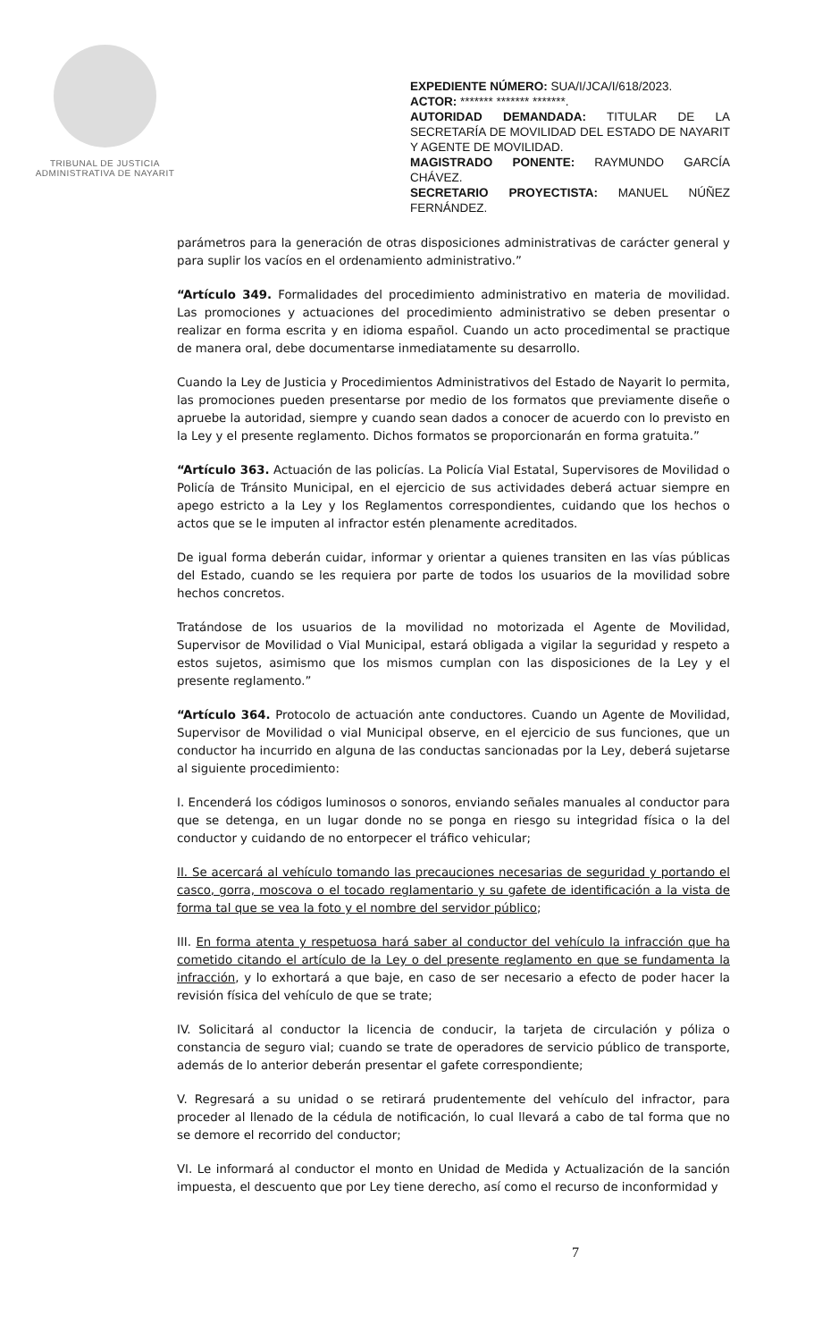TRIBUNAL DE JUSTICIA
ADMINISTRATIVA DE NAYARIT
EXPEDIENTE NÚMERO: SUA/I/JCA/I/618/2023.
ACTOR: ******* ******* *******.
AUTORIDAD DEMANDADA: TITULAR DE LA SECRETARÍA DE MOVILIDAD DEL ESTADO DE NAYARIT Y AGENTE DE MOVILIDAD.
MAGISTRADO PONENTE: RAYMUNDO GARCÍA CHÁVEZ.
SECRETARIO PROYECTISTA: MANUEL NÚÑEZ FERNÁNDEZ.
parámetros para la generación de otras disposiciones administrativas de carácter general y para suplir los vacíos en el ordenamiento administrativo.”
“Artículo 349. Formalidades del procedimiento administrativo en materia de movilidad. Las promociones y actuaciones del procedimiento administrativo se deben presentar o realizar en forma escrita y en idioma español. Cuando un acto procedimental se practique de manera oral, debe documentarse inmediatamente su desarrollo.
Cuando la Ley de Justicia y Procedimientos Administrativos del Estado de Nayarit lo permita, las promociones pueden presentarse por medio de los formatos que previamente diseñe o apruebe la autoridad, siempre y cuando sean dados a conocer de acuerdo con lo previsto en la Ley y el presente reglamento. Dichos formatos se proporcionarán en forma gratuita.”
“Artículo 363. Actuación de las policías. La Policía Vial Estatal, Supervisores de Movilidad o Policía de Tránsito Municipal, en el ejercicio de sus actividades deberá actuar siempre en apego estricto a la Ley y los Reglamentos correspondientes, cuidando que los hechos o actos que se le imputen al infractor estén plenamente acreditados.
De igual forma deberán cuidar, informar y orientar a quienes transiten en las vías públicas del Estado, cuando se les requiera por parte de todos los usuarios de la movilidad sobre hechos concretos.
Tratándose de los usuarios de la movilidad no motorizada el Agente de Movilidad, Supervisor de Movilidad o Vial Municipal, estará obligada a vigilar la seguridad y respeto a estos sujetos, asimismo que los mismos cumplan con las disposiciones de la Ley y el presente reglamento.”
“Artículo 364. Protocolo de actuación ante conductores. Cuando un Agente de Movilidad, Supervisor de Movilidad o vial Municipal observe, en el ejercicio de sus funciones, que un conductor ha incurrido en alguna de las conductas sancionadas por la Ley, deberá sujetarse al siguiente procedimiento:
I. Encenderá los códigos luminosos o sonoros, enviando señales manuales al conductor para que se detenga, en un lugar donde no se ponga en riesgo su integridad física o la del conductor y cuidando de no entorpecer el tráfico vehicular;
II. Se acercará al vehículo tomando las precauciones necesarias de seguridad y portando el casco, gorra, moscova o el tocado reglamentario y su gafete de identificación a la vista de forma tal que se vea la foto y el nombre del servidor público;
III. En forma atenta y respetuosa hará saber al conductor del vehículo la infracción que ha cometido citando el artículo de la Ley o del presente reglamento en que se fundamenta la infracción, y lo exhortará a que baje, en caso de ser necesario a efecto de poder hacer la revisión física del vehículo de que se trate;
IV. Solicitará al conductor la licencia de conducir, la tarjeta de circulación y póliza o constancia de seguro vial; cuando se trate de operadores de servicio público de transporte, además de lo anterior deberán presentar el gafete correspondiente;
V. Regresará a su unidad o se retirará prudentemente del vehículo del infractor, para proceder al llenado de la cédula de notificación, lo cual llevará a cabo de tal forma que no se demore el recorrido del conductor;
VI. Le informará al conductor el monto en Unidad de Medida y Actualización de la sanción impuesta, el descuento que por Ley tiene derecho, así como el recurso de inconformidad y
7